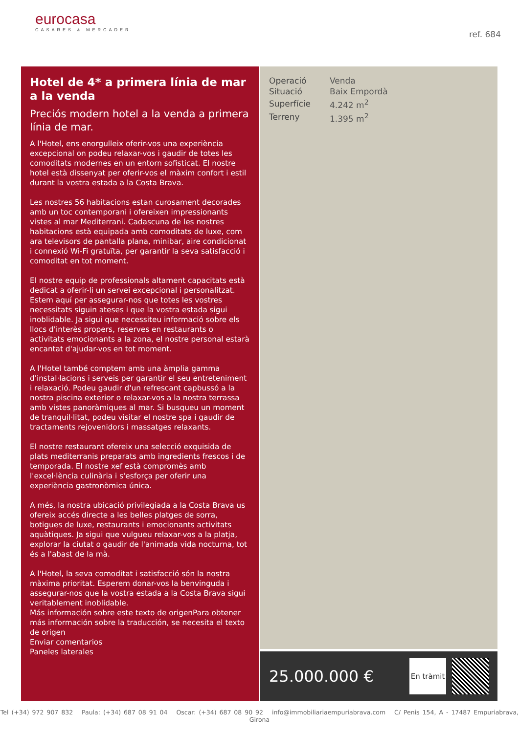eurocasa
CASARES & MERCADER
ref. 684
Hotel de 4* a primera línia de mar a la venda
Preciós modern hotel a la venda a primera línia de mar.
A l'Hotel, ens enorgulleix oferir-vos una experiència excepcional on podeu relaxar-vos i gaudir de totes les comoditats modernes en un entorn sofisticat. El nostre hotel està dissenyat per oferir-vos el màxim confort i estil durant la vostra estada a la Costa Brava.
Les nostres 56 habitacions estan curosament decorades amb un toc contemporani i ofereixen impressionants vistes al mar Mediterrani. Cadascuna de les nostres habitacions està equipada amb comoditats de luxe, com ara televisors de pantalla plana, minibar, aire condicionat i connexió Wi-Fi gratuïta, per garantir la seva satisfacció i comoditat en tot moment.
El nostre equip de professionals altament capacitats està dedicat a oferir-li un servei excepcional i personalitzat. Estem aquí per assegurar-nos que totes les vostres necessitats siguin ateses i que la vostra estada sigui inoblidable. Ja sigui que necessiteu informació sobre els llocs d'interès propers, reserves en restaurants o activitats emocionants a la zona, el nostre personal estarà encantat d'ajudar-vos en tot moment.
A l'Hotel també comptem amb una àmplia gamma d'instal·lacions i serveis per garantir el seu entreteniment i relaxació. Podeu gaudir d'un refrescant capbussó a la nostra piscina exterior o relaxar-vos a la nostra terrassa amb vistes panoràmiques al mar. Si busqueu un moment de tranquil·litat, podeu visitar el nostre spa i gaudir de tractaments rejovenidors i massatges relaxants.
El nostre restaurant ofereix una selecció exquisida de plats mediterranis preparats amb ingredients frescos i de temporada. El nostre xef està compromès amb l'excel·lència culinària i s'esforça per oferir una experiència gastronòmica única.
A més, la nostra ubicació privilegiada a la Costa Brava us ofereix accés directe a les belles platges de sorra, botigues de luxe, restaurants i emocionants activitats aquàtiques. Ja sigui que vulgueu relaxar-vos a la platja, explorar la ciutat o gaudir de l'animada vida nocturna, tot és a l'abast de la mà.
A l'Hotel, la seva comoditat i satisfacció són la nostra màxima prioritat. Esperem donar-vos la benvinguda i assegurar-nos que la vostra estada a la Costa Brava sigui veritablement inoblidable.
Más información sobre este texto de origenPara obtener más información sobre la traducción, se necesita el texto de origen
Enviar comentarios
Paneles laterales
| Operació | Venda |
| Situació | Baix Empordà |
| Superfície | 4.242 m<sup>2</sup> |
| Terreny | 1.395 m<sup>2</sup> |
25.000.000 €
En tràmit
Tel (+34) 972 907 832 Paula: (+34) 687 08 91 04 Oscar: (+34) 687 08 90 92 info@immobiliariaempuriabrava.com C/ Penis 154, A - 17487 Empuriabrava, Girona